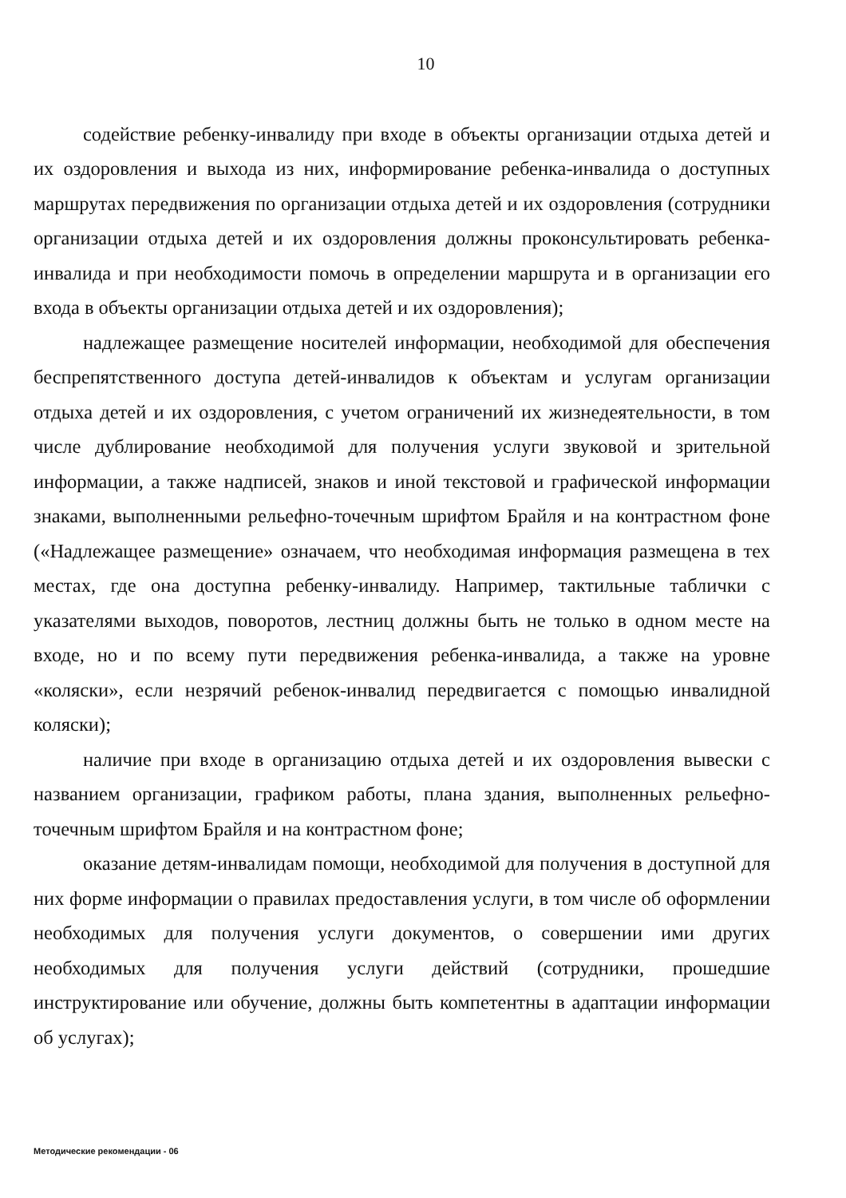10
содействие ребенку-инвалиду при входе в объекты организации отдыха детей и их оздоровления и выхода из них, информирование ребенка-инвалида о доступных маршрутах передвижения по организации отдыха детей и их оздоровления (сотрудники организации отдыха детей и их оздоровления должны проконсультировать ребенка-инвалида и при необходимости помочь в определении маршрута и в организации его входа в объекты организации отдыха детей и их оздоровления);
надлежащее размещение носителей информации, необходимой для обеспечения беспрепятственного доступа детей-инвалидов к объектам и услугам организации отдыха детей и их оздоровления, с учетом ограничений их жизнедеятельности, в том числе дублирование необходимой для получения услуги звуковой и зрительной информации, а также надписей, знаков и иной текстовой и графической информации знаками, выполненными рельефно-точечным шрифтом Брайля и на контрастном фоне («Надлежащее размещение» означаем, что необходимая информация размещена в тех местах, где она доступна ребенку-инвалиду. Например, тактильные таблички с указателями выходов, поворотов, лестниц должны быть не только в одном месте на входе, но и по всему пути передвижения ребенка-инвалида, а также на уровне «коляски», если незрячий ребенок-инвалид передвигается с помощью инвалидной коляски);
наличие при входе в организацию отдыха детей и их оздоровления вывески с названием организации, графиком работы, плана здания, выполненных рельефно-точечным шрифтом Брайля и на контрастном фоне;
оказание детям-инвалидам помощи, необходимой для получения в доступной для них форме информации о правилах предоставления услуги, в том числе об оформлении необходимых для получения услуги документов, о совершении ими других необходимых для получения услуги действий (сотрудники, прошедшие инструктирование или обучение, должны быть компетентны в адаптации информации об услугах);
Методические рекомендации - 06